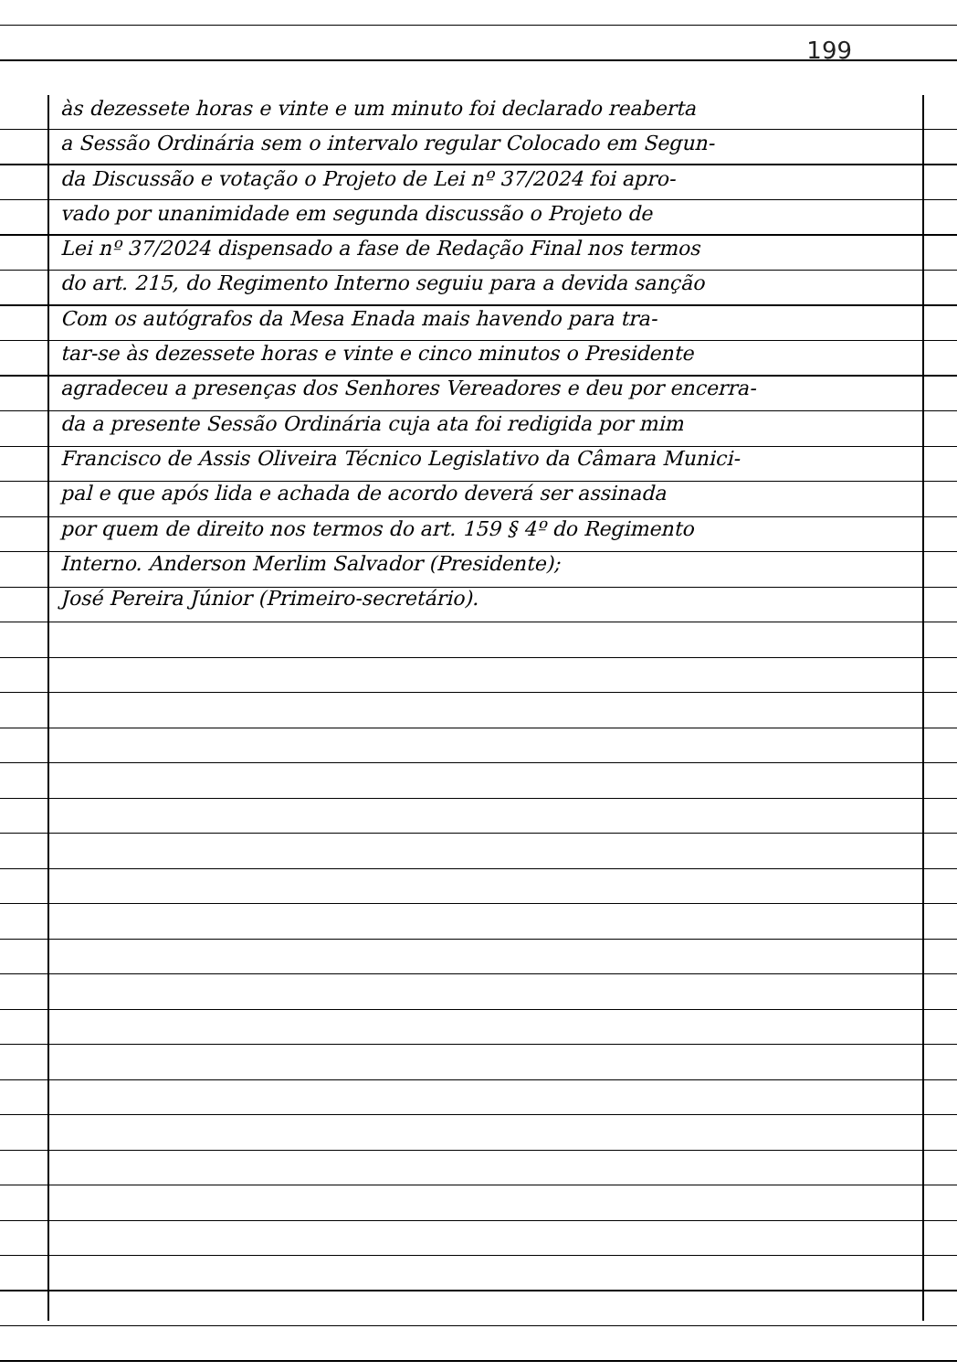199
às dezessete horas e vinte e um minuto foi declarado reaberta
a Sessão Ordinária sem o intervalo regular Colocado em Segun-
da Discussão e votação o Projeto de Lei nº 37/2024 foi apro-
vado por unanimidade em segunda discussão o Projeto de
Lei nº 37/2024 dispensado a fase de Redação Final nos termos
do art. 215, do Regimento Interno seguiu para a devida sanção
Com os autógrafos da Mesa Enada mais havendo para tra-
tar-se às dezessete horas e vinte e cinco minutos o Presidente
agradeceu a presenças dos Senhores Vereadores e deu por encerra-
da a presente Sessão Ordinária cuja ata foi redigida por mim
Francisco de Assis Oliveira Técnico Legislativo da Câmara Munici-
pal e que após lida e achada de acordo deverá ser assinada
por quem de direito nos termos do art. 159 § 4º do Regimento
Interno. Anderson Merlim Salvador (Presidente);
José Pereira Júnior (Primeiro-secretário).